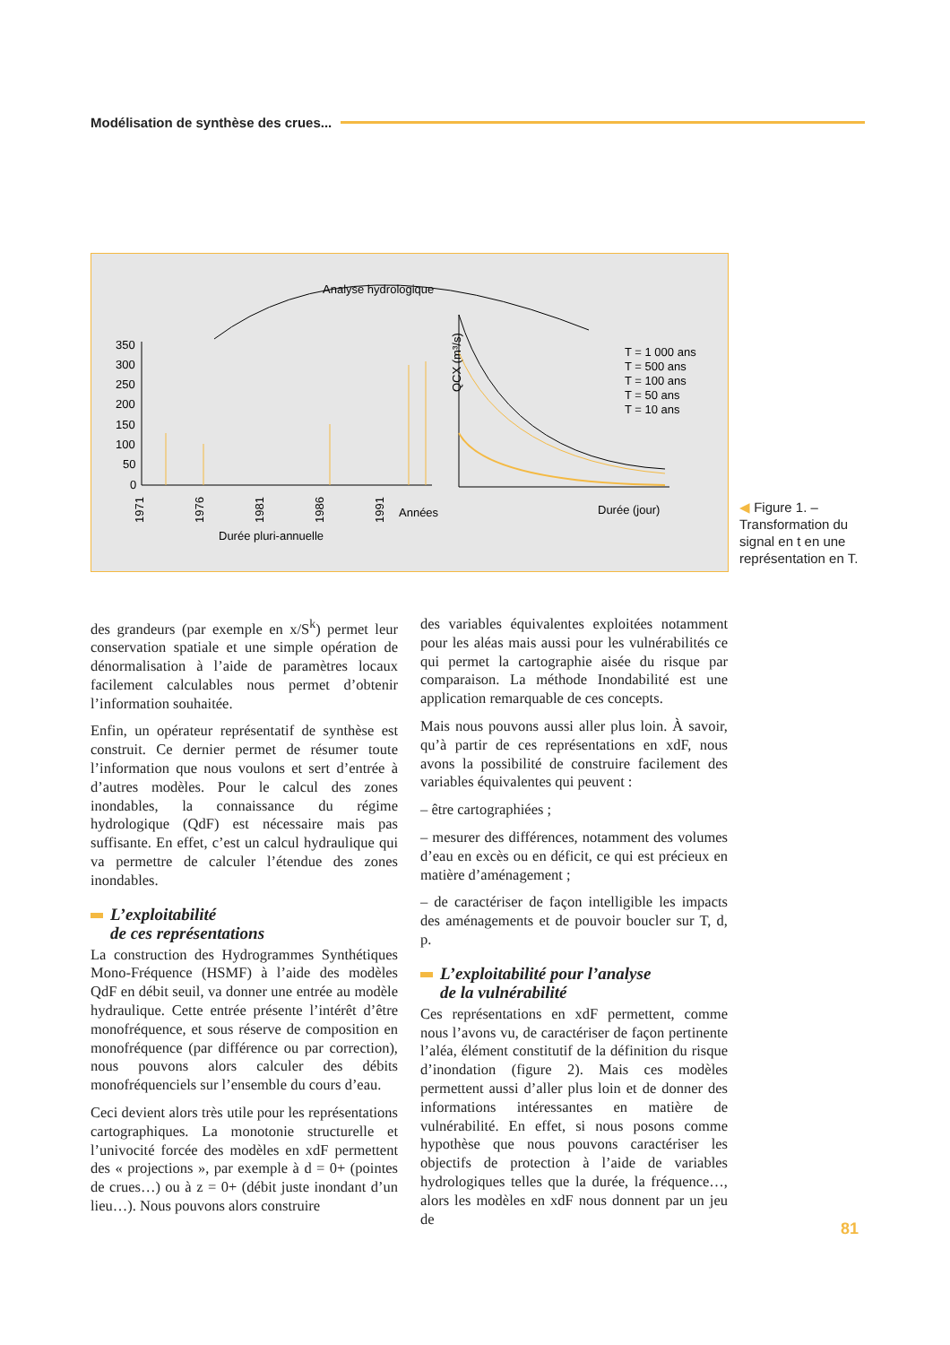Modélisation de synthèse des crues...
Analyse hydrologique
350
300
250
200
150
100
50
0
QCX (m³/s)
T = 1 000 ans
T = 500 ans
T = 100 ans
T = 50 ans
T = 10 ans
1971
1976
1981
1986
1991
Années
Durée (jour)
Durée pluri-annuelle
◀ Figure 1. – Transformation du signal en t en une représentation en T.
des grandeurs (par exemple en x/S<sup>k</sup>) permet leur conservation spatiale et une simple opération de dénormalisation à l’aide de paramètres locaux facilement calculables nous permet d’obtenir l’information souhaitée.
Enfin, un opérateur représentatif de synthèse est construit. Ce dernier permet de résumer toute l’information que nous voulons et sert d’entrée à d’autres modèles. Pour le calcul des zones inondables, la connaissance du régime hydrologique (QdF) est nécessaire mais pas suffisante. En effet, c’est un calcul hydraulique qui va permettre de calculer l’étendue des zones inondables.
L’exploitabilité
de ces représentations
La construction des Hydrogrammes Synthétiques Mono-Fréquence (HSMF) à l’aide des modèles QdF en débit seuil, va donner une entrée au modèle hydraulique. Cette entrée présente l’intérêt d’être monofréquence, et sous réserve de composition en monofréquence (par différence ou par correction), nous pouvons alors calculer des débits monofréquenciels sur l’ensemble du cours d’eau.
Ceci devient alors très utile pour les représentations cartographiques. La monotonie structurelle et l’univocité forcée des modèles en xdF permettent des « projections », par exemple à d = 0+ (pointes de crues…) ou à z = 0+ (débit juste inondant d’un lieu…). Nous pouvons alors construire
des variables équivalentes exploitées notamment pour les aléas mais aussi pour les vulnérabilités ce qui permet la cartographie aisée du risque par comparaison. La méthode Inondabilité est une application remarquable de ces concepts.
Mais nous pouvons aussi aller plus loin. À savoir, qu’à partir de ces représentations en xdF, nous avons la possibilité de construire facilement des variables équivalentes qui peuvent :
– être cartographiées ;
– mesurer des différences, notamment des volumes d’eau en excès ou en déficit, ce qui est précieux en matière d’aménagement ;
– de caractériser de façon intelligible les impacts des aménagements et de pouvoir boucler sur T, d, p.
L’exploitabilité pour l’analyse
de la vulnérabilité
Ces représentations en xdF permettent, comme nous l’avons vu, de caractériser de façon pertinente l’aléa, élément constitutif de la définition du risque d’inondation (figure 2). Mais ces modèles permettent aussi d’aller plus loin et de donner des informations intéressantes en matière de vulnérabilité. En effet, si nous posons comme hypothèse que nous pouvons caractériser les objectifs de protection à l’aide de variables hydrologiques telles que la durée, la fréquence…, alors les modèles en xdF nous donnent par un jeu de
81